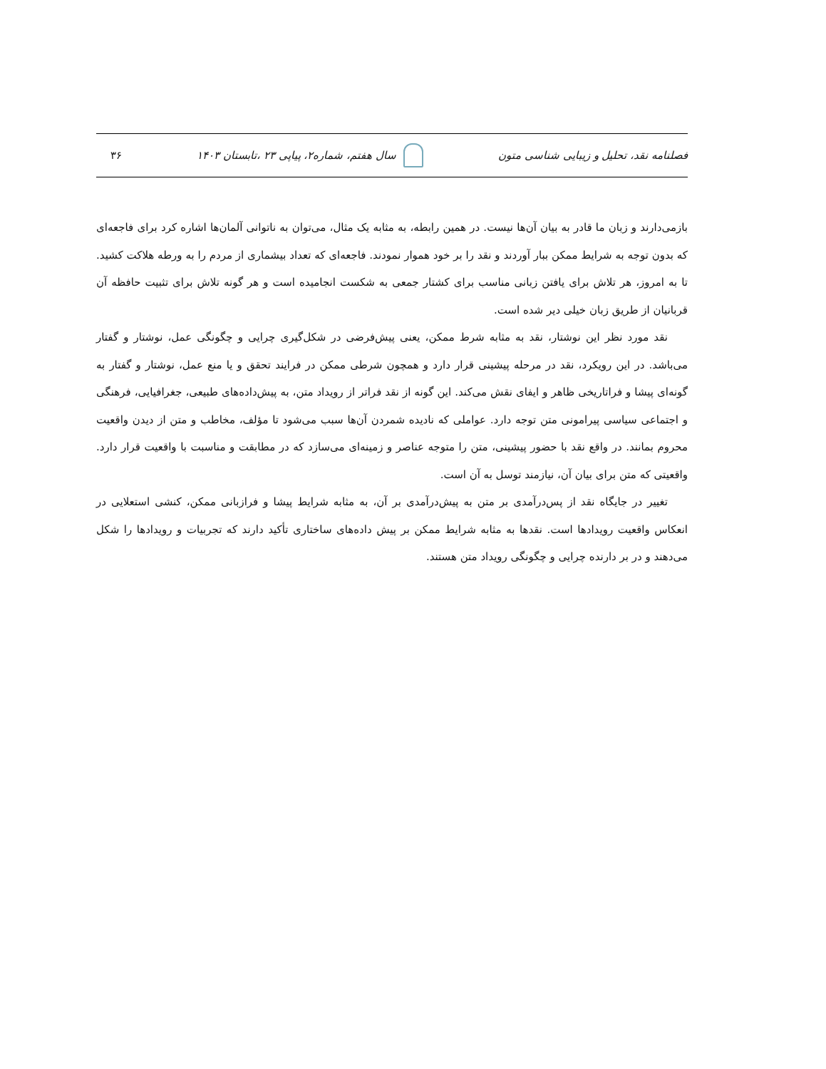فصلنامه نقد، تحلیل و زیبایی شناسی متون سال هفتم، شماره۲، پیاپی ۲۳ ،تابستان ۱۴۰۳ ۳۶
بازمی‌دارند و زبان ما قادر به بیان آن‌ها نیست. در همین رابطه، به مثابه یک مثال، می‌توان به ناتوانی آلمان‌ها اشاره کرد برای فاجعه‌ای که بدون توجه به شرایط ممکن ببار آوردند و نقد را بر خود هموار نمودند. فاجعه‌ای که تعداد بیشماری از مردم را به ورطه هلاکت کشید. تا به امروز، هر تلاش برای یافتن زبانی مناسب برای کشتار جمعی به شکست انجامیده است و هر گونه تلاش برای تثبیت حافظه آن قربانیان از طریق زبان خیلی دیر شده است.
نقد مورد نظر این نوشتار، نقد به مثابه شرط ممکن، یعنی پیش‌فرضی در شکل‌گیری چرایی و چگونگی عمل، نوشتار و گفتار می‌باشد. در این رویکرد، نقد در مرحله پیشینی قرار دارد و همچون شرطی ممکن در فرایند تحقق و یا منع عمل، نوشتار و گفتار به گونه‌ای پیشا و فراتاریخی ظاهر و ایفای نقش می‌کند. این گونه از نقد فراتر از رویداد متن، به پیش‌داده‌های طبیعی، جغرافیایی، فرهنگی و اجتماعی سیاسی پیرامونی متن توجه دارد. عواملی که نادیده شمردن آن‌ها سبب می‌شود تا مؤلف، مخاطب و متن از دیدن واقعیت محروم بمانند. در واقع نقد با حضور پیشینی، متن را متوجه عناصر و زمینه‌ای می‌سازد که در مطابقت و مناسبت با واقعیت قرار دارد. واقعیتی که متن برای بیان آن، نیازمند توسل به آن است.
تغییر در جایگاه نقد از پس‌درآمدی بر متن به پیش‌درآمدی بر آن، به مثابه شرایط پیشا و فرازبانی ممکن، کنشی استعلایی در انعکاس واقعیت رویدادها است. نقدها به مثابه شرایط ممکن بر پیش داده‌های ساختاری تأکید دارند که تجربیات و رویدادها را شکل می‌دهند و در بر دارنده چرایی و چگونگی رویداد متن هستند.